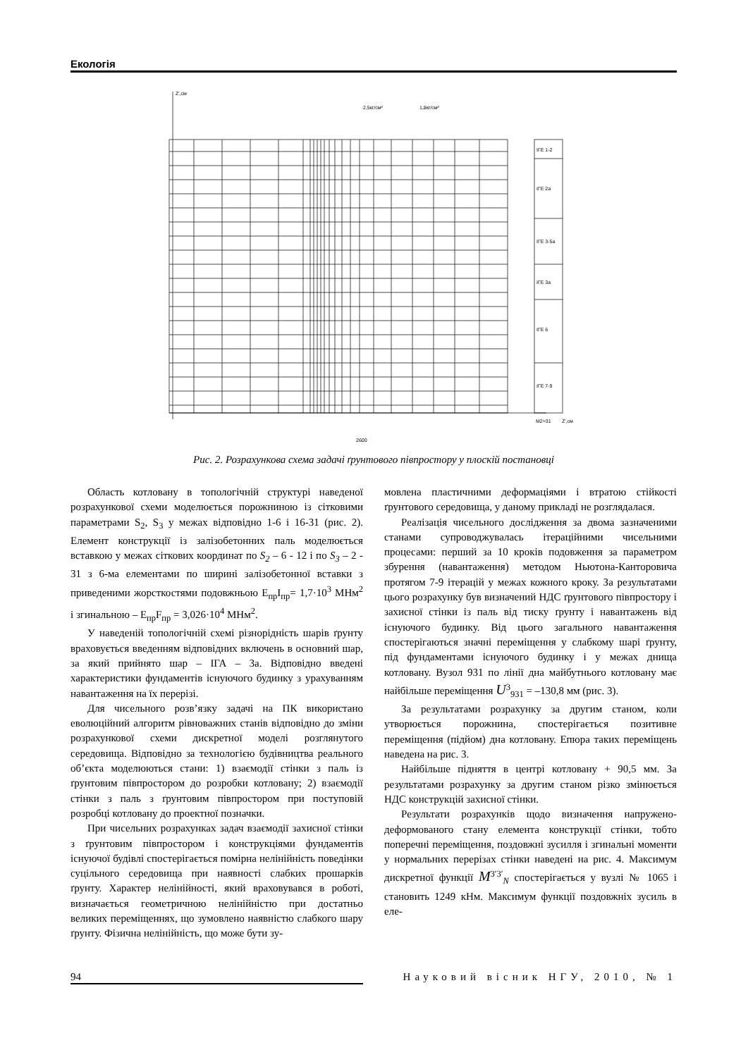Екологія
Z',см
2,5кг/см²
1,8кг/см²
ІГЕ 1-2
ІГЕ 2а
ІГЕ 3-5а
ІГЕ 3а
ІГЕ 6
ІГЕ 7-9
М2=31
Z',см
2600
Рис. 2. Розрахункова схема задачі ґрунтового півпростору у плоскій постановці
Область котловану в топологічній структурі наведеної розрахункової схеми моделюється порожниною із сітковими параметрами S<sub>2</sub>, S<sub>3</sub> у межах відповідно 1-6 і 16-31 (рис. 2). Елемент конструкції із залізобетонних паль моделюється вставкою у межах сіткових координат по S<sub>2</sub> – 6 - 12 і по S<sub>3</sub> – 2 - 31 з 6-ма елементами по ширині залізобетонної вставки з приведеними жорсткостями подовжньою E<sub>пр</sub>I<sub>пр</sub>= 1,7·10<sup>3</sup> МНм<sup>2</sup> і згинальною – E<sub>пр</sub>F<sub>пр</sub> = 3,026·10<sup>4</sup> МНм<sup>2</sup>.
У наведеній топологічній схемі різнорідність шарів ґрунту враховується введенням відповідних включень в основний шар, за який прийнято шар – ІГА – 3а. Відповідно введені характеристики фундаментів існуючого будинку з урахуванням навантаження на їх перерізі.
Для чисельного розв’язку задачі на ПК використано еволюційний алгоритм рівноважних станів відповідно до зміни розрахункової схеми дискретної моделі розглянутого середовища. Відповідно за технологією будівництва реального об’єкта моделюються стани: 1) взаємодії стінки з паль із ґрунтовим півпростором до розробки котловану; 2) взаємодії стінки з паль з ґрунтовим півпростором при поступовій розробці котловану до проектної позначки.
При чисельних розрахунках задач взаємодії захисної стінки з ґрунтовим півпростором і конструкціями фундаментів існуючої будівлі спостерігається помірна нелінійність поведінки суцільного середовища при наявності слабких прошарків ґрунту. Характер нелінійності, який враховувався в роботі, визначається геометричною нелінійністю при достатньо великих переміщеннях, що зумовлено наявністю слабкого шару ґрунту. Фізична нелінійність, що може бути зу-
мовлена пластичними деформаціями і втратою стійкості ґрунтового середовища, у даному прикладі не розглядалася.
Реалізація чисельного дослідження за двома зазначеними станами супроводжувалась ітераційними чисельними процесами: перший за 10 кроків подовження за параметром збурення (навантаження) методом Ньютона-Канторовича протягом 7-9 ітерацій у межах кожного кроку. За результатами цього розрахунку був визначений НДС ґрунтового півпростору і захисної стінки із паль від тиску ґрунту і навантажень від існуючого будинку. Від цього загального навантаження спостерігаються значні переміщення у слабкому шарі ґрунту, під фундаментами існуючого будинку і у межах днища котловану. Вузол 931 по лінії дна майбутнього котловану має найбільше переміщення U<sup>3</sup><sub>931</sub> = –130,8 мм (рис. 3).
За результатами розрахунку за другим станом, коли утворюється порожнина, спостерігається позитивне переміщення (підйом) дна котловану. Епюра таких переміщень наведена на рис. 3.
Найбільше підняття в центрі котловану + 90,5 мм. За результатами розрахунку за другим станом різко змінюється НДС конструкцій захисної стінки.
Результати розрахунків щодо визначення напружено-деформованого стану елемента конструкції стінки, тобто поперечні переміщення, поздовжні зусилля і згинальні моменти у нормальних перерізах стінки наведені на рис. 4. Максимум дискретної функції M<sup>3′3′</sup><sub>N</sub> спостерігається у вузлі № 1065 і становить 1249 кНм. Максимум функції поздовжніх зусиль в еле-
94 Науковий вісник НГУ, 2010, № 1